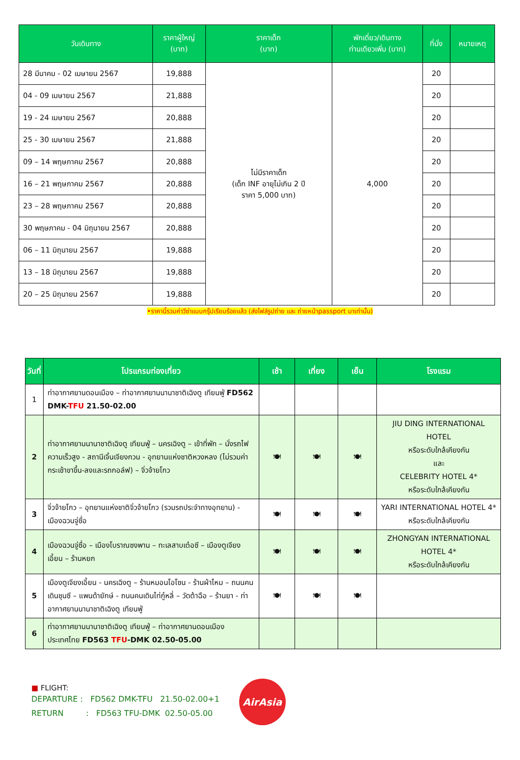| วันเดินทาง | ราคาผู้ใหญ่ (บาท) | ราคาเด็ก (บาท) | พักเดี่ยว/เดินทาง ท่านเดียวเพิ่ม (บาท) | ที่นั่ง | หมายเหตุ |
| --- | --- | --- | --- | --- | --- |
| 28 มีนาคม - 02 เมษายน 2567 | 19,888 | ไม่มีราคาเด็ก (เด็ก INF อายุไม่เกิน 2 ปี ราคา 5,000 บาท) | 4,000 | 20 | |
| 04 - 09 เมษายน 2567 | 21,888 | | | 20 | |
| 19 - 24 เมษายน 2567 | 20,888 | | | 20 | |
| 25 - 30 เมษายน 2567 | 21,888 | | | 20 | |
| 09 – 14 พฤษภาคม 2567 | 20,888 | | | 20 | |
| 16 – 21 พฤษภาคม 2567 | 20,888 | | | 20 | |
| 23 – 28 พฤษภาคม 2567 | 20,888 | | | 20 | |
| 30 พฤษภาคม - 04 มิถุนายน 2567 | 20,888 | | | 20 | |
| 06 – 11 มิถุนายน 2567 | 19,888 | | | 20 | |
| 13 – 18 มิถุนายน 2567 | 19,888 | | | 20 | |
| 20 – 25 มิถุนายน 2567 | 19,888 | | | 20 | |
•ราคานี้รวมค่าวีซ่าแบบกรุ๊ปเรียบร้อยแล้ว (ส่งไฟล์รูปถ่าย และ ถ่ายหน้าpassport มาเท่านั้น)
| วันที่ | โปรแกรมท่องเที่ยว | เช้า | เที่ยง | เย็น | โรงแรม |
| --- | --- | --- | --- | --- | --- |
| 1 | ท่าอากาศยานดอนเมือง – ท่าอากาศยานนานาชาติเฉิงตู เทียนฟู่ FD562 DMK- TFU 21.50-02.00 | | | | |
| 2 | ท่าอากาศยานนานาชาติเฉิงตู เทียนฟู่ – นครเฉิงตู – เข้าที่พัก – นั่งรถไฟความเร็วสูง - สถานีเจิ้นเจียงกวน - อุทยานแห่งชาติหวงหลง (ไม่รวมค่ากระเช้าขาขึ้น-ลงและรถกอล์ฟ) – จิ่วจ้ายโกว | 🍽 | 🍽 | 🍽 | JIU DING INTERNATIONAL HOTEL หรือระดับใกล้เคียงกัน และ CELEBRITY HOTEL 4* หรือระดับใกล้เคียงกัน |
| 3 | จิ่วจ้ายโกว – อุทยานแห่งชาติจิ่วจ้ายโกว (รวมรถประจำทางอุทยาน) - เมืองฉวนจู่ซื่อ | 🍽 | 🍽 | 🍽 | YARI INTERNATIONAL HOTEL 4* หรือระดับใกล้เคียงกัน |
| 4 | เมืองฉวนจู่ซื่อ – เมืองโบราณซงพาน – ทะเลสาบเต๋อซี – เมืองตูเจียงเอี้ยน – ร้านหยก | 🍽 | 🍽 | 🍽 | ZHONGYAN INTERNATIONAL HOTEL 4* หรือระดับใกล้เคียงกัน |
| 5 | เมืองตูเจียงเอี้ยน - นครเฉิงตู – ร้านหมอนโอโซน - ร้านผ้าไหม – ถนนคนเดินชุนซี – แพนด้ายักษ์ - ถนนคนเดินไท่กู๋หลี่ – วัดต้าฉือ – ร้านยา - ท่าอากาศยานนานาชาติเฉิงตู เทียนฟู่ | 🍽 | 🍽 | 🍽 | |
| 6 | ท่าอากาศยานนานาชาติเฉิงตู เทียนฟู่ – ท่าอากาศยานดอนเมือง ประเทศไทย FD563 TFU -DMK 02.50-05.00 | | | | |
■ FLIGHT:
DEPARTURE : FD562 DMK-TFU 21.50-02.00+1
RETURN : FD563 TFU-DMK 02.50-05.00
AirAsia